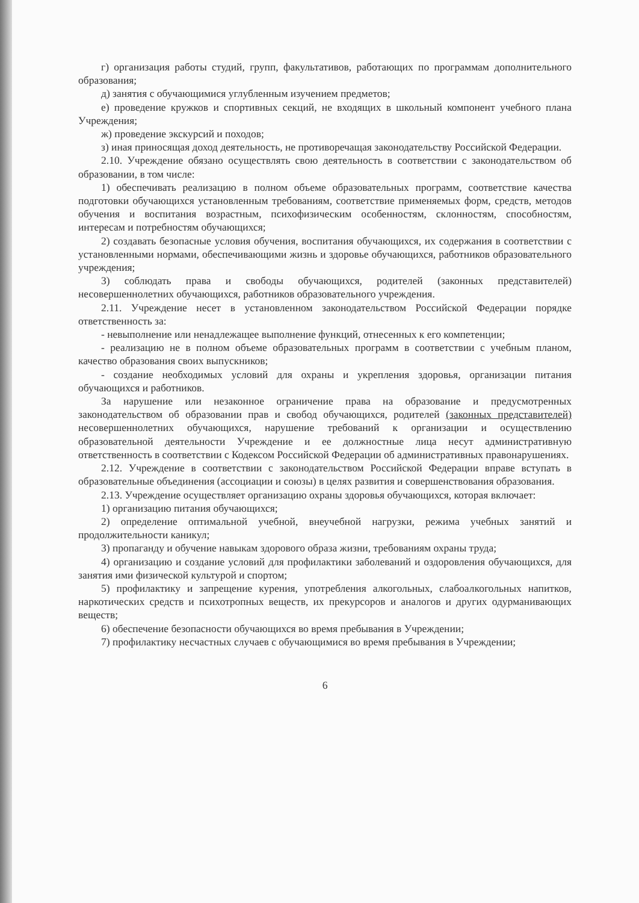г) организация работы студий, групп, факультативов, работающих по программам дополнительного образования;
д) занятия с обучающимися углубленным изучением предметов;
е) проведение кружков и спортивных секций, не входящих в школьный компонент учебного плана Учреждения;
ж) проведение экскурсий и походов;
з) иная приносящая доход деятельность, не противоречащая законодательству Российской Федерации.
2.10. Учреждение обязано осуществлять свою деятельность в соответствии с законодательством об образовании, в том числе:
1) обеспечивать реализацию в полном объеме образовательных программ, соответствие качества подготовки обучающихся установленным требованиям, соответствие применяемых форм, средств, методов обучения и воспитания возрастным, психофизическим особенностям, склонностям, способностям, интересам и потребностям обучающихся;
2) создавать безопасные условия обучения, воспитания обучающихся, их содержания в соответствии с установленными нормами, обеспечивающими жизнь и здоровье обучающихся, работников образовательного учреждения;
3) соблюдать права и свободы обучающихся, родителей (законных представителей) несовершеннолетних обучающихся, работников образовательного учреждения.
2.11. Учреждение несет в установленном законодательством Российской Федерации порядке ответственность за:
- невыполнение или ненадлежащее выполнение функций, отнесенных к его компетенции;
- реализацию не в полном объеме образовательных программ в соответствии с учебным планом, качество образования своих выпускников;
- создание необходимых условий для охраны и укрепления здоровья, организации питания обучающихся и работников.
За нарушение или незаконное ограничение права на образование и предусмотренных законодательством об образовании прав и свобод обучающихся, родителей (законных представителей) несовершеннолетних обучающихся, нарушение требований к организации и осуществлению образовательной деятельности Учреждение и ее должностные лица несут административную ответственность в соответствии с Кодексом Российской Федерации об административных правонарушениях.
2.12. Учреждение в соответствии с законодательством Российской Федерации вправе вступать в образовательные объединения (ассоциации и союзы) в целях развития и совершенствования образования.
2.13. Учреждение осуществляет организацию охраны здоровья обучающихся, которая включает:
1) организацию питания обучающихся;
2) определение оптимальной учебной, внеучебной нагрузки, режима учебных занятий и продолжительности каникул;
3) пропаганду и обучение навыкам здорового образа жизни, требованиям охраны труда;
4) организацию и создание условий для профилактики заболеваний и оздоровления обучающихся, для занятия ими физической культурой и спортом;
5) профилактику и запрещение курения, употребления алкогольных, слабоалкогольных напитков, наркотических средств и психотропных веществ, их прекурсоров и аналогов и других одурманивающих веществ;
6) обеспечение безопасности обучающихся во время пребывания в Учреждении;
7) профилактику несчастных случаев с обучающимися во время пребывания в Учреждении;
6